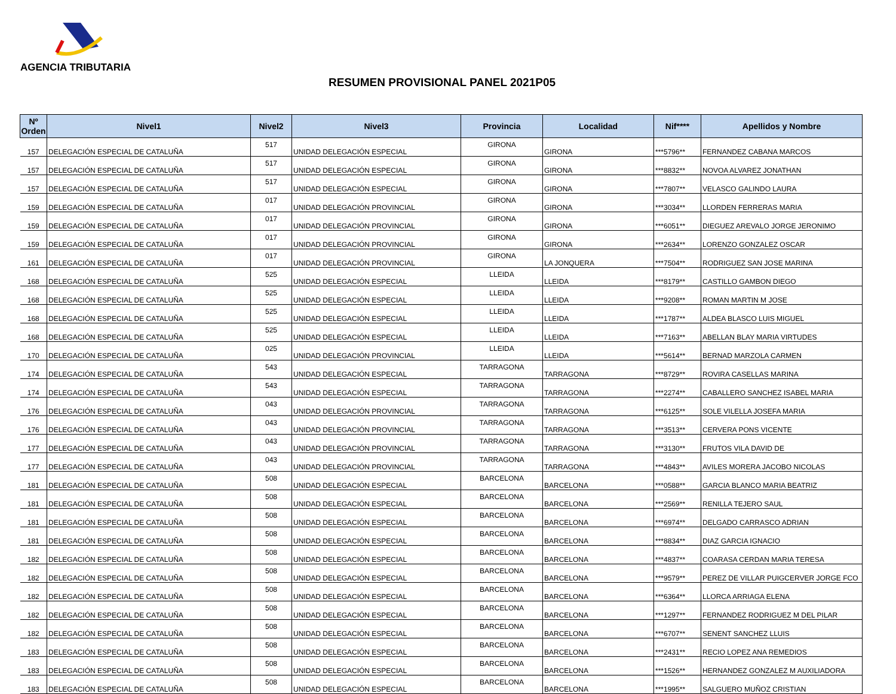AGENCIA TRIBUTARIA
RESUMEN PROVISIONAL PANEL 2021P05
| Nº Orden | Nivel1 | Nivel2 | Nivel3 | Provincia | Localidad | Nif**** | Apellidos y Nombre |
| --- | --- | --- | --- | --- | --- | --- | --- |
| 157 | DELEGACIÓN ESPECIAL DE CATALUÑA | 517 | UNIDAD DELEGACIÓN ESPECIAL | GIRONA | GIRONA | ***5796** | FERNANDEZ CABANA MARCOS |
| 157 | DELEGACIÓN ESPECIAL DE CATALUÑA | 517 | UNIDAD DELEGACIÓN ESPECIAL | GIRONA | GIRONA | ***8832** | NOVOA ALVAREZ JONATHAN |
| 157 | DELEGACIÓN ESPECIAL DE CATALUÑA | 517 | UNIDAD DELEGACIÓN ESPECIAL | GIRONA | GIRONA | ***7807** | VELASCO GALINDO LAURA |
| 159 | DELEGACIÓN ESPECIAL DE CATALUÑA | 017 | UNIDAD DELEGACIÓN PROVINCIAL | GIRONA | GIRONA | ***3034** | LLORDEN FERRERAS MARIA |
| 159 | DELEGACIÓN ESPECIAL DE CATALUÑA | 017 | UNIDAD DELEGACIÓN PROVINCIAL | GIRONA | GIRONA | ***6051** | DIEGUEZ AREVALO JORGE JERONIMO |
| 159 | DELEGACIÓN ESPECIAL DE CATALUÑA | 017 | UNIDAD DELEGACIÓN PROVINCIAL | GIRONA | GIRONA | ***2634** | LORENZO GONZALEZ OSCAR |
| 161 | DELEGACIÓN ESPECIAL DE CATALUÑA | 017 | UNIDAD DELEGACIÓN PROVINCIAL | GIRONA | LA JONQUERA | ***7504** | RODRIGUEZ SAN JOSE MARINA |
| 168 | DELEGACIÓN ESPECIAL DE CATALUÑA | 525 | UNIDAD DELEGACIÓN ESPECIAL | LLEIDA | LLEIDA | ***8179** | CASTILLO GAMBON DIEGO |
| 168 | DELEGACIÓN ESPECIAL DE CATALUÑA | 525 | UNIDAD DELEGACIÓN ESPECIAL | LLEIDA | LLEIDA | ***9208** | ROMAN MARTIN M JOSE |
| 168 | DELEGACIÓN ESPECIAL DE CATALUÑA | 525 | UNIDAD DELEGACIÓN ESPECIAL | LLEIDA | LLEIDA | ***1787** | ALDEA BLASCO LUIS MIGUEL |
| 168 | DELEGACIÓN ESPECIAL DE CATALUÑA | 525 | UNIDAD DELEGACIÓN ESPECIAL | LLEIDA | LLEIDA | ***7163** | ABELLAN BLAY MARIA VIRTUDES |
| 170 | DELEGACIÓN ESPECIAL DE CATALUÑA | 025 | UNIDAD DELEGACIÓN PROVINCIAL | LLEIDA | LLEIDA | ***5614** | BERNAD MARZOLA CARMEN |
| 174 | DELEGACIÓN ESPECIAL DE CATALUÑA | 543 | UNIDAD DELEGACIÓN ESPECIAL | TARRAGONA | TARRAGONA | ***8729** | ROVIRA CASELLAS MARINA |
| 174 | DELEGACIÓN ESPECIAL DE CATALUÑA | 543 | UNIDAD DELEGACIÓN ESPECIAL | TARRAGONA | TARRAGONA | ***2274** | CABALLERO SANCHEZ ISABEL MARIA |
| 176 | DELEGACIÓN ESPECIAL DE CATALUÑA | 043 | UNIDAD DELEGACIÓN PROVINCIAL | TARRAGONA | TARRAGONA | ***6125** | SOLE VILELLA JOSEFA MARIA |
| 176 | DELEGACIÓN ESPECIAL DE CATALUÑA | 043 | UNIDAD DELEGACIÓN PROVINCIAL | TARRAGONA | TARRAGONA | ***3513** | CERVERA PONS VICENTE |
| 177 | DELEGACIÓN ESPECIAL DE CATALUÑA | 043 | UNIDAD DELEGACIÓN PROVINCIAL | TARRAGONA | TARRAGONA | ***3130** | FRUTOS VILA DAVID DE |
| 177 | DELEGACIÓN ESPECIAL DE CATALUÑA | 043 | UNIDAD DELEGACIÓN PROVINCIAL | TARRAGONA | TARRAGONA | ***4843** | AVILES MORERA JACOBO NICOLAS |
| 181 | DELEGACIÓN ESPECIAL DE CATALUÑA | 508 | UNIDAD DELEGACIÓN ESPECIAL | BARCELONA | BARCELONA | ***0588** | GARCIA BLANCO MARIA BEATRIZ |
| 181 | DELEGACIÓN ESPECIAL DE CATALUÑA | 508 | UNIDAD DELEGACIÓN ESPECIAL | BARCELONA | BARCELONA | ***2569** | RENILLA TEJERO SAUL |
| 181 | DELEGACIÓN ESPECIAL DE CATALUÑA | 508 | UNIDAD DELEGACIÓN ESPECIAL | BARCELONA | BARCELONA | ***6974** | DELGADO CARRASCO ADRIAN |
| 181 | DELEGACIÓN ESPECIAL DE CATALUÑA | 508 | UNIDAD DELEGACIÓN ESPECIAL | BARCELONA | BARCELONA | ***8834** | DIAZ GARCIA IGNACIO |
| 182 | DELEGACIÓN ESPECIAL DE CATALUÑA | 508 | UNIDAD DELEGACIÓN ESPECIAL | BARCELONA | BARCELONA | ***4837** | COARASA CERDAN MARIA TERESA |
| 182 | DELEGACIÓN ESPECIAL DE CATALUÑA | 508 | UNIDAD DELEGACIÓN ESPECIAL | BARCELONA | BARCELONA | ***9579** | PEREZ DE VILLAR PUIGCERVER JORGE FCO |
| 182 | DELEGACIÓN ESPECIAL DE CATALUÑA | 508 | UNIDAD DELEGACIÓN ESPECIAL | BARCELONA | BARCELONA | ***6364** | LLORCA ARRIAGA ELENA |
| 182 | DELEGACIÓN ESPECIAL DE CATALUÑA | 508 | UNIDAD DELEGACIÓN ESPECIAL | BARCELONA | BARCELONA | ***1297** | FERNANDEZ RODRIGUEZ M DEL PILAR |
| 182 | DELEGACIÓN ESPECIAL DE CATALUÑA | 508 | UNIDAD DELEGACIÓN ESPECIAL | BARCELONA | BARCELONA | ***6707** | SENENT SANCHEZ LLUIS |
| 183 | DELEGACIÓN ESPECIAL DE CATALUÑA | 508 | UNIDAD DELEGACIÓN ESPECIAL | BARCELONA | BARCELONA | ***2431** | RECIO LOPEZ ANA REMEDIOS |
| 183 | DELEGACIÓN ESPECIAL DE CATALUÑA | 508 | UNIDAD DELEGACIÓN ESPECIAL | BARCELONA | BARCELONA | ***1526** | HERNANDEZ GONZALEZ M AUXILIADORA |
| 183 | DELEGACIÓN ESPECIAL DE CATALUÑA | 508 | UNIDAD DELEGACIÓN ESPECIAL | BARCELONA | BARCELONA | ***1995** | SALGUERO MUÑOZ CRISTIAN |